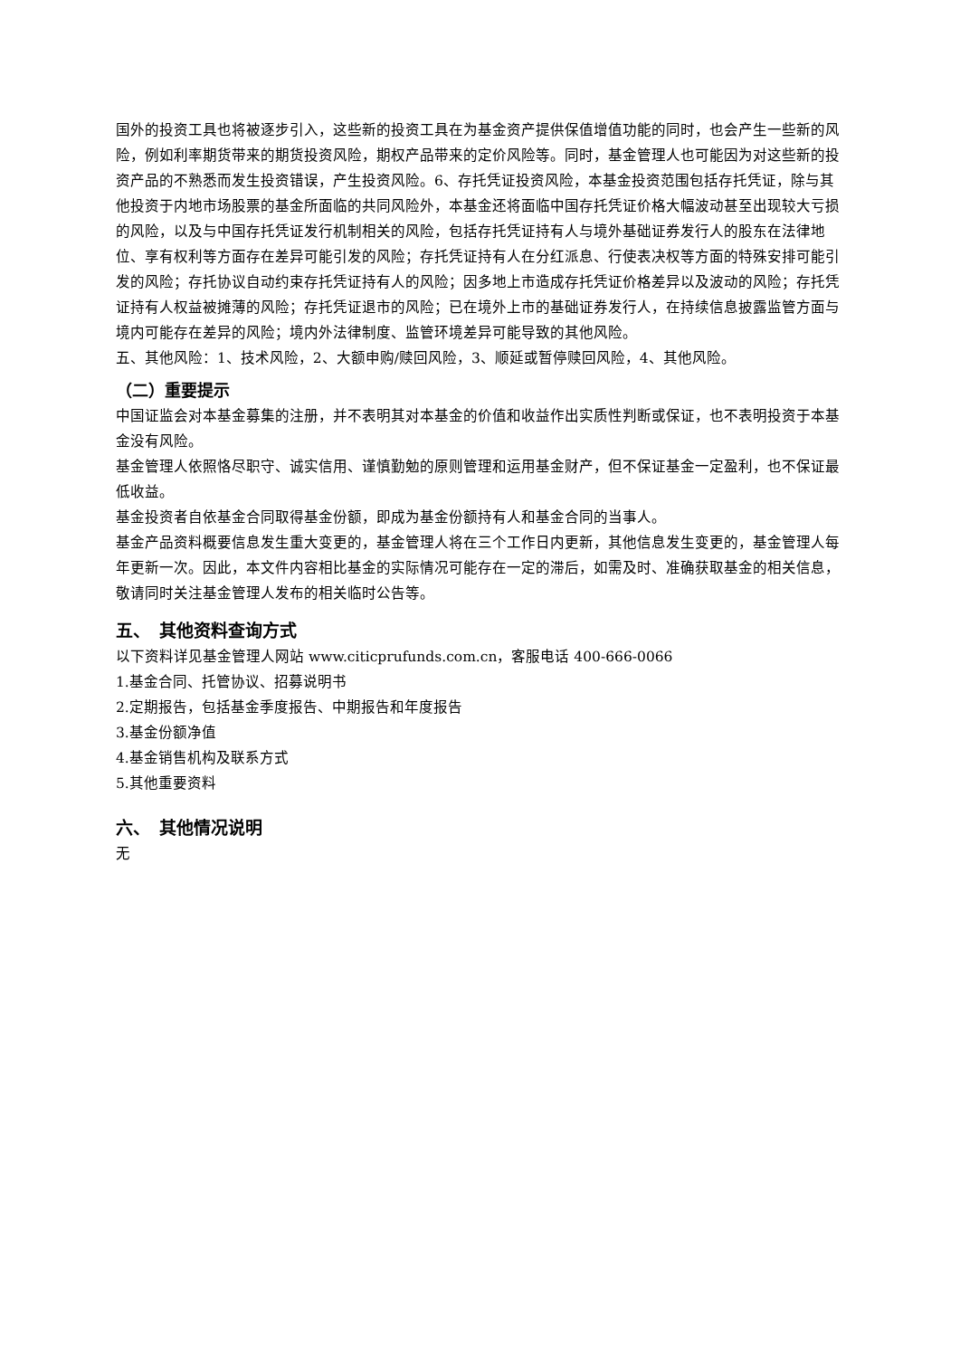国外的投资工具也将被逐步引入，这些新的投资工具在为基金资产提供保值增值功能的同时，也会产生一些新的风险，例如利率期货带来的期货投资风险，期权产品带来的定价风险等。同时，基金管理人也可能因为对这些新的投资产品的不熟悉而发生投资错误，产生投资风险。6、存托凭证投资风险，本基金投资范围包括存托凭证，除与其他投资于内地市场股票的基金所面临的共同风险外，本基金还将面临中国存托凭证价格大幅波动甚至出现较大亏损的风险，以及与中国存托凭证发行机制相关的风险，包括存托凭证持有人与境外基础证券发行人的股东在法律地位、享有权利等方面存在差异可能引发的风险；存托凭证持有人在分红派息、行使表决权等方面的特殊安排可能引发的风险；存托协议自动约束存托凭证持有人的风险；因多地上市造成存托凭证价格差异以及波动的风险；存托凭证持有人权益被摊薄的风险；存托凭证退市的风险；已在境外上市的基础证券发行人，在持续信息披露监管方面与境内可能存在差异的风险；境内外法律制度、监管环境差异可能导致的其他风险。
五、其他风险：1、技术风险，2、大额申购/赎回风险，3、顺延或暂停赎回风险，4、其他风险。
（二）重要提示
中国证监会对本基金募集的注册，并不表明其对本基金的价值和收益作出实质性判断或保证，也不表明投资于本基金没有风险。
基金管理人依照恪尽职守、诚实信用、谨慎勤勉的原则管理和运用基金财产，但不保证基金一定盈利，也不保证最低收益。
基金投资者自依基金合同取得基金份额，即成为基金份额持有人和基金合同的当事人。
基金产品资料概要信息发生重大变更的，基金管理人将在三个工作日内更新，其他信息发生变更的，基金管理人每年更新一次。因此，本文件内容相比基金的实际情况可能存在一定的滞后，如需及时、准确获取基金的相关信息，敬请同时关注基金管理人发布的相关临时公告等。
五、　其他资料查询方式
以下资料详见基金管理人网站 www.citicprufunds.com.cn，客服电话 400-666-0066
1.基金合同、托管协议、招募说明书
2.定期报告，包括基金季度报告、中期报告和年度报告
3.基金份额净值
4.基金销售机构及联系方式
5.其他重要资料
六、　其他情况说明
无